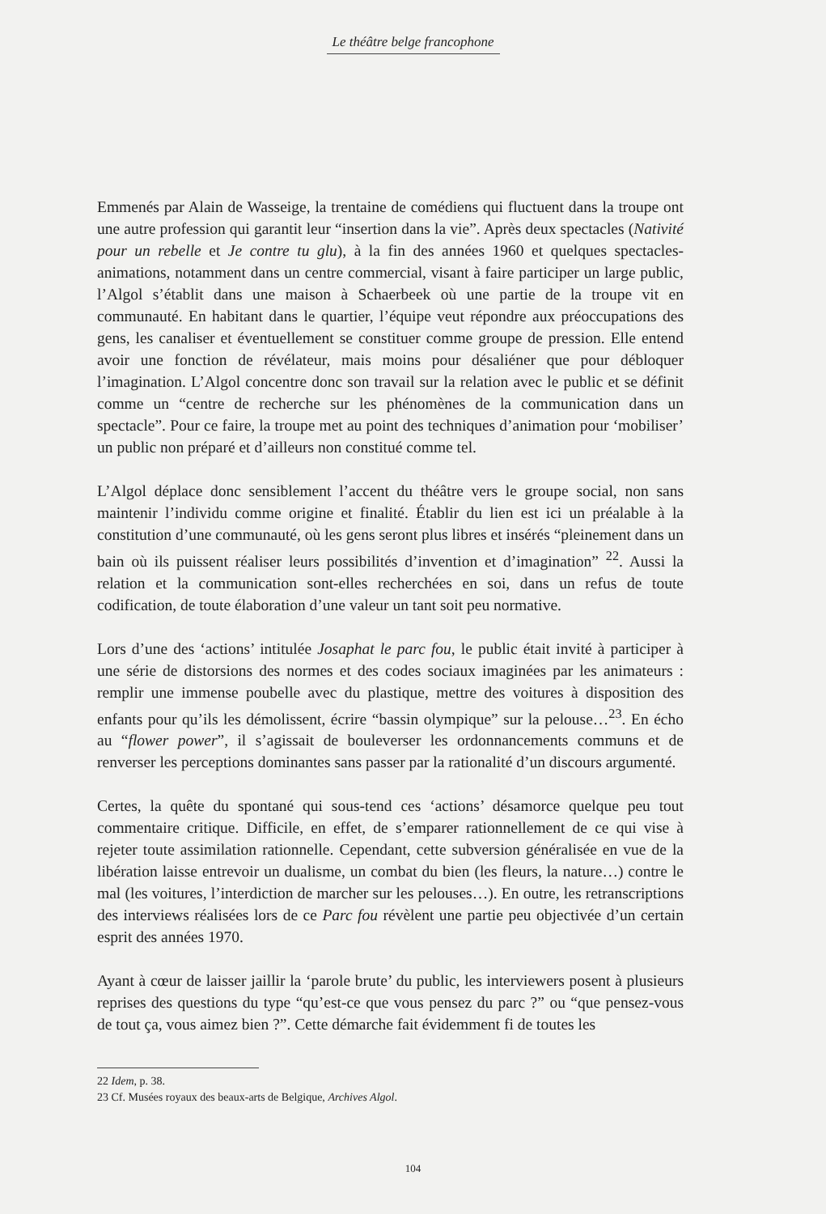Le théâtre belge francophone
Emmenés par Alain de Wasseige, la trentaine de comédiens qui fluctuent dans la troupe ont une autre profession qui garantit leur “insertion dans la vie”. Après deux spectacles (Nativité pour un rebelle et Je contre tu glu), à la fin des années 1960 et quelques spectacles-animations, notamment dans un centre commercial, visant à faire participer un large public, l’Algol s’établit dans une maison à Schaerbeek où une partie de la troupe vit en communauté. En habitant dans le quartier, l’équipe veut répondre aux préoccupations des gens, les canaliser et éventuellement se constituer comme groupe de pression. Elle entend avoir une fonction de révélateur, mais moins pour désaliéner que pour débloquer l’imagination. L’Algol concentre donc son travail sur la relation avec le public et se définit comme un “centre de recherche sur les phénomènes de la communication dans un spectacle”. Pour ce faire, la troupe met au point des techniques d’animation pour ‘mobiliser’ un public non préparé et d’ailleurs non constitué comme tel.
L’Algol déplace donc sensiblement l’accent du théâtre vers le groupe social, non sans maintenir l’individu comme origine et finalité. Établir du lien est ici un préalable à la constitution d’une communauté, où les gens seront plus libres et insérés “pleinement dans un bain où ils puissent réaliser leurs possibilités d’invention et d’imagination” <sup>22</sup>. Aussi la relation et la communication sont-elles recherchées en soi, dans un refus de toute codification, de toute élaboration d’une valeur un tant soit peu normative.
Lors d’une des ‘actions’ intitulée Josaphat le parc fou, le public était invité à participer à une série de distorsions des normes et des codes sociaux imaginées par les animateurs : remplir une immense poubelle avec du plastique, mettre des voitures à disposition des enfants pour qu’ils les démolissent, écrire “bassin olympique” sur la pelouse…<sup>23</sup>. En écho au “flower power”, il s’agissait de bouleverser les ordonnancements communs et de renverser les perceptions dominantes sans passer par la rationalité d’un discours argumenté.
Certes, la quête du spontané qui sous-tend ces ‘actions’ désamorce quelque peu tout commentaire critique. Difficile, en effet, de s’emparer rationnellement de ce qui vise à rejeter toute assimilation rationnelle. Cependant, cette subversion généralisée en vue de la libération laisse entrevoir un dualisme, un combat du bien (les fleurs, la nature…) contre le mal (les voitures, l’interdiction de marcher sur les pelouses…). En outre, les retranscriptions des interviews réalisées lors de ce Parc fou révèlent une partie peu objectivée d’un certain esprit des années 1970.
Ayant à cœur de laisser jaillir la ‘parole brute’ du public, les interviewers posent à plusieurs reprises des questions du type “qu’est-ce que vous pensez du parc ?” ou “que pensez-vous de tout ça, vous aimez bien ?”. Cette démarche fait évidemment fi de toutes les
22 Idem, p. 38.
23 Cf. Musées royaux des beaux-arts de Belgique, Archives Algol.
104